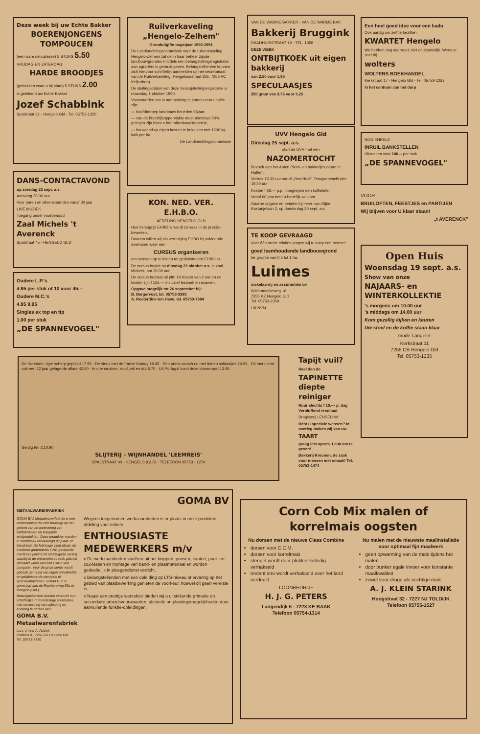Deze week bij uw Echte Bakker
BOERENJONGENS TOMPOUCEN
(een ware delicatesse) 5 STUKS 5.50
VRIJDAG EN ZATERDAG:
HARDE BROODJES
(gebakken waar u bij staat) 5 STUKS 2.00
is getekend uw Echte Bakker
Jozef Schabbink
Spalstraat 21 - Hengelo Gld - Tel. 05753-1250
DANS-CONTACTAVOND
op zaerdag 22 sept. a.s.
Aanvang 20.00 uur
Voor paren en alleenstaanden vanaf 30 jaar
LIVE MUZIEK
Toegang onder voorbehoud
Zaal Michels 't Averenck
Spalstraat 45 - HENGELO GLD
Oudere L.P.'s
4.95 per stuk of 10 voor 45.--
Oudere M.C.'s
4.95 9.95
Singles ex top en tip
1.00 per stuk
„DE SPANNEVOGEL"
Ruilverkaveling „Hengelo-Zelhem"
Gronduitgifte oogstjaar 1990-1991
De Landinrichtingscommissie voor de ruilverkaveling Hengelo-Zelhem zal de in haar beheer zijnde landbouwgronden middels een belangstellingsregistratie aan agrariërs in gebruik geven. Belangstellenden kunnen zich hiervoor schriftelijk aanmelden op het secretariaat van de Ruilverkaveling, Hengelosestraat 26b, 7256 AC Keijenborg.
De sluitingsdatum van deze belangstellingsregistratie is maandag 1 oktober 1990.
Voorwaarden om in aanmerking te komen voor uitgifte zijn:
— hoofdberoep landbouw beneden 65jaar;
— van de bbedrijfsoppervlakte moet minimaal 50% gelegen zijn binnen het ruilverkavelingsblok;
— bouwland op eigen kosten te bekalken met 1200 kg kalk per ha.
De Landinrichtingscommissie
KON. NED. VER. E.H.B.O.
AFDELING HENGELO GLD
Hoe belangrijk EHBO is wordt zo vaak in de praktijk bewezen.
Daarom willen wij als vereniging EHBO bij voldoende deelname weer een
CURSUS organiseren
om mensen op te leiden tot gediplomeerd EHBO-er.
De cursus begint op dinsdag 23 oktober a.s. in zaal Michels, om 20.00 uur
De cursus bestaat uit plm 14 lessen van 2 uur en de kosten zijn f 125.— inclusief lesboek en examen.
Opgave mogelijk tot 26 september bij:
B. Bergervoet, tel. 05753-3393
A. Roeterdink-ten Have, tel. 05753-7384
VAN DE WARME BAKKER - VAN DE WARME BAK
Bakkerij Bruggink
RAADHUISSTRAAT 19 - TEL. 1358
DEZE WEEK
ONTBIJTKOEK uit eigen bakkerij
van 2.50 voor 1.95
SPECULAASJES
250 gram van 3.75 voor 3.25
UVV Hengelo Gld
Dinsdag 25 sept. a.s.
start de UVV met een
NAZOMERTOCHT
Bezoek aan het Anton Pieck- en bakkerijmuseum te Hattem.
Vertrek 12.30 uur vanaf „Ons Huis". Terugverwacht plm 19.30 uur
Kosten f 38.— p.p. inbegrepen een koffietafel
Vanaf 60 jaar bent u hartelijk welkom
Gaarne opgave en betalen bij mevr. van Dijke, Kastanjelaan 2, op donderdag 20 sept. a.s.
TE KOOP GEVRAAGD
Voor één onzer relaties vragen wij te koop een perceel
goed leemhoudende landbouwgrond
ter grootte van 0,5 tot 1 ha.
Luimes
makelaardij en assurantiën bv
Wichmondseweg 16
7255 KZ Hengelo Gld
Tel. 05753-2359
Lid NVM
Een heel goed idee voor een kado
Ook aardig om zelf te bezitten
KWARTET Hengelo
We hebben nog voorraad, niet onuitputtelijk. Wees er snel bij
wolters
WOLTERS BOEKHANDEL
Kerkstraat 17 - Hengelo Gld - Tel. 05753-1253
In het centrum van het dorp
NOG ENKELE
INRUIL BANKSTELLEN
Uitzoeken voor 100.-- per stuk
„DE SPANNEVOGEL"
VOOR
BRUILOFTEN, FEESTJES en PARTIJEN
Wij blijven voor U klaar staan!
„t AVERENCK"
Open Huis
Woensdag 19 sept. a.s.
Show van onze
NAJAARS- en WINTERKOLLEKTIE
's morgens om 10.00 uur
's middags om 14.00 uur
Kom gezellig kijken en keuren
Uw stoel en de koffie staan klaar
mode Langeler
Kerkstraat 11
7255 CB Hengelo Gld
Tel. 05753-1235
De Korenaer, rijpe scherp geprijsd 17.95 · De vieux met de franse brandy 19.45 · Een prima scotch nu met tinnen soldaatjes 24.95 · Dit merk kent ook een 12 jaar gelagerde allure 42.50 · In drie smaken, rood, wit en dry 6.75 · Uit Portugal komt deze klasse-port 13.95
Geldig t/m 2.10.90
SLIJTERIJ - WIJNHANDEL 'LEEMREIS'
SPALSTRAAT 40 - HENGELO (GLD) - TELEFOON 05753 - 1274
Tapijt vuil?
Haal dan de
TAPINETTE diepte reiniger
Huur slechts f 10.— p. dag Verbluffend resultaat
Drogisterij LENSELINK
Hebt u speciale wensen? In overleg maken wij van uw
TAART
graag iets aparts. Leuk om te geven!
Bakkerij Kreunen, de zaak voor mensen met smaak! Tel. 05753-1474
GOMA BV
METAALWARENFABRIEK
GOMA B.V. Metaalwarenfabriek is een onderneming die zich beweegt op het gebied van de toelevering van halffabrikaten en komplete eindprodukten. Deze produkten worden in hoofdzaak vervaardigd uit plaat- of bandstaal. De fabricage vindt plaats op moderne grotendeels CNC-gestuurde machines (kleine tot middelgrote series) waarbij in de ontwerpfase reeds gebruik gemaakt wordt van een CAD/CAM computer. Voor de grote series wordt gebruik gemaakt van eigen ontwikkelde en gefabriceerde stempels of speciaalmachines. GOMA B.V. is gevestigd aan de Ruurloseweg 60a te Hengelo (Gld.).
Belangstellenden worden verzocht hun schriftelijke of mondelinge sollicitaties met vermelding van opleiding en ervaring te richten aan:
GOMA B.V. Metaalwarenfabriek
t.a.v. d heer A. Abbink
Postbus 8 - 7255 ZG Hengelo Gld
Tel. 05753-2710
Wegens toegenomen werkzaamheden is er plaats in onze produktie-afdeling voor enkele
ENTHOUSIASTE MEDEWERKERS m/v
x De werkzaamheden variëren uit het knippen, ponsen, kanten, punt- en co2-lassen en montage van band- en plaatmateriaal en worden gedeeltelijk in ploegendienst verricht.
x Belangstellenden met een opleiding op LTS-niveau of ervaring op het gebied van plaatbewerking genieten de voorkeur, hoewel dit geen vereiste is.
x Naast een prettige werksfeer bieden wij u uitstekende primaire en secundaire arbeidsvoorwaarden, alsmede ontplooiingsmogelijkheden door aanvullende funktie-opleidingen.
Corn Cob Mix malen of korrelmais oogsten
Nu dorsen met de nieuwe Claas Combine
dorsen voor C.C.M.
dorsen voor korrelmais
stengel wordt door plukker volledig verhakseld
restant stro wordt verhakseld over het land verdeeld
LOONBEDRIJF
H. J. G. PETERS
Langendijk 6 - 7223 KE BAAK
Telefoon 05754-1314
Nu malen met de nieuwste maalinstallatie voor optimaal fijn maalwerk
geen opwarming van de mais tijdens het malen
door bunker egale invoer voor konstante maalkwaliteit
zowel voor droge als vochtige mais
A. J. KLEIN STARINK
Hoogstraat 32 - 7227 NJ TOLDIJK
Telefoon 05755-1527